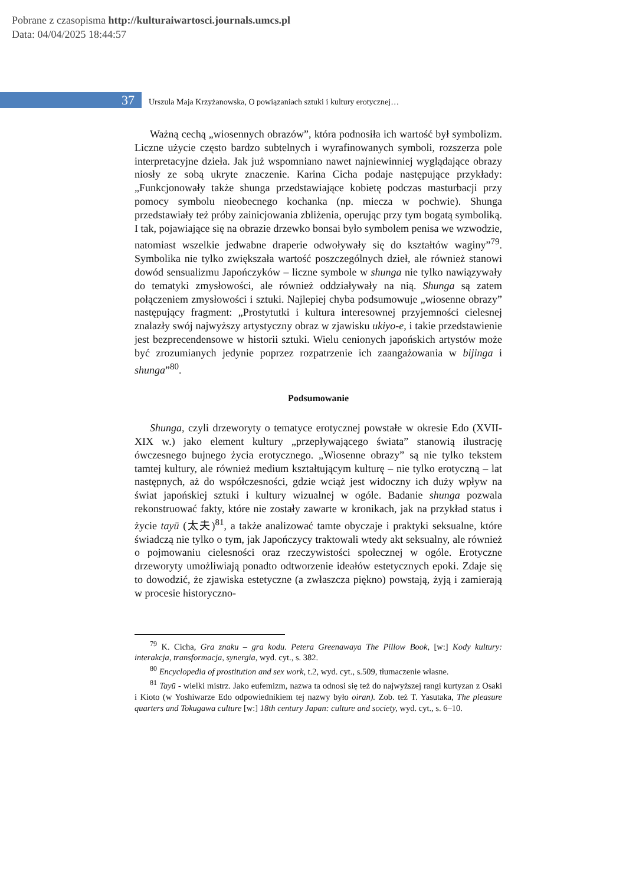Pobrane z czasopisma http://kulturaiwartosci.journals.umcs.pl
Data: 04/04/2025 18:44:57
37
Urszula Maja Krzyżanowska, O powiązaniach sztuki i kultury erotycznej…
Ważną cechą „wiosennych obrazów”, która podnosiła ich wartość był symbolizm. Liczne użycie często bardzo subtelnych i wyrafinowanych symboli, rozszerza pole interpretacyjne dzieła. Jak już wspomniano nawet najniewinniej wyglądające obrazy niosły ze sobą ukryte znaczenie. Karina Cicha podaje następujące przykłady: „Funkcjonowały także shunga przedstawiające kobietę podczas masturbacji przy pomocy symbolu nieobecnego kochanka (np. miecza w pochwie). Shunga przedstawiały też próby zainicjowania zbliżenia, operując przy tym bogatą symboliką. I tak, pojawiające się na obrazie drzewko bonsai było symbolem penisa we wzwodzie, natomiast wszelkie jedwabne draperie odwoływały się do kształtów waginy”<sup>79</sup>. Symbolika nie tylko zwiększała wartość poszczególnych dzieł, ale również stanowi dowód sensualizmu Japończyków – liczne symbole w shunga nie tylko nawiązywały do tematyki zmysłowości, ale również oddziaływały na nią. Shunga są zatem połączeniem zmysłowości i sztuki. Najlepiej chyba podsumowuje „wiosenne obrazy” następujący fragment: „Prostytutki i kultura interesownej przyjemności cielesnej znalazły swój najwyższy artystyczny obraz w zjawisku ukiyo-e, i takie przedstawienie jest bezprecendensowe w historii sztuki. Wielu cenionych japońskich artystów może być zrozumianych jedynie poprzez rozpatrzenie ich zaangażowania w bijinga i shunga”<sup>80</sup>.
Podsumowanie
Shunga, czyli drzeworyty o tematyce erotycznej powstałe w okresie Edo (XVII-XIX w.) jako element kultury „przepływającego świata” stanowią ilustrację ówczesnego bujnego życia erotycznego. „Wiosenne obrazy” są nie tylko tekstem tamtej kultury, ale również medium kształtującym kulturę – nie tylko erotyczną – lat następnych, aż do współczesności, gdzie wciąż jest widoczny ich duży wpływ na świat japońskiej sztuki i kultury wizualnej w ogóle. Badanie shunga pozwala rekonstruować fakty, które nie zostały zawarte w kronikach, jak na przykład status i życie tayū (太夫)<sup>81</sup>, a także analizować tamte obyczaje i praktyki seksualne, które świadczą nie tylko o tym, jak Japończycy traktowali wtedy akt seksualny, ale również o pojmowaniu cielesności oraz rzeczywistości społecznej w ogóle. Erotyczne drzeworyty umożliwiają ponadto odtworzenie ideałów estetycznych epoki. Zdaje się to dowodzić, że zjawiska estetyczne (a zwłaszcza piękno) powstają, żyją i zamierają w procesie historyczno-
<sup>79</sup> K. Cicha, Gra znaku – gra kodu. Petera Greenawaya The Pillow Book, [w:] Kody kultury: interakcja, transformacja, synergia, wyd. cyt., s. 382.
<sup>80</sup> Encyclopedia of prostitution and sex work, t.2, wyd. cyt., s.509, tłumaczenie własne.
<sup>81</sup> Tayū - wielki mistrz. Jako eufemizm, nazwa ta odnosi się też do najwyższej rangi kurtyzan z Osaki i Kioto (w Yoshiwarze Edo odpowiednikiem tej nazwy było oiran). Zob. też T. Yasutaka, The pleasure quarters and Tokugawa culture [w:] 18th century Japan: culture and society, wyd. cyt., s. 6–10.